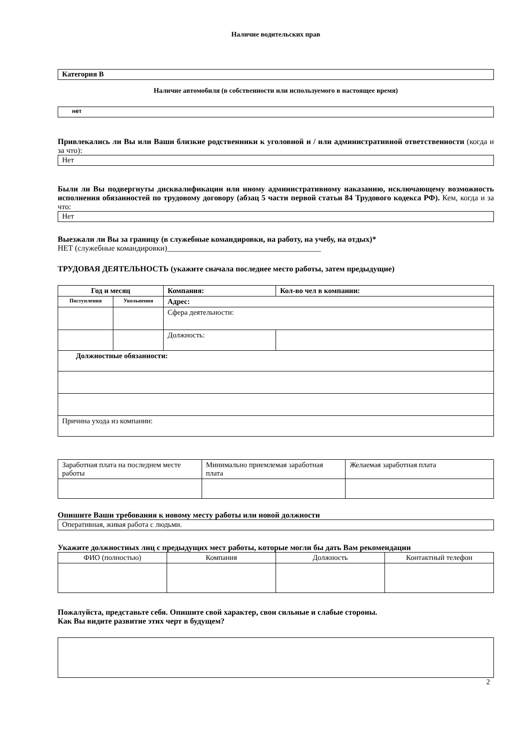Наличие водительских прав
Категория В
Наличие автомобиля (в собственности или используемого в настоящее время)
нет
Привлекались ли Вы или Ваши близкие родственники к уголовной и / или административной ответственности (когда и за что):
Нет
Были ли Вы подвергнуты дисквалификации или иному административному наказанию, исключающему возможность исполнения обязанностей по трудовому договору (абзац 5 части первой статьи 84 Трудового кодекса РФ). Кем, когда и за что:
Нет
Выезжали ли Вы за границу (в служебные командировки, на работу, на учебу, на отдых)*
НЕТ (служебные командировки)_______________________________________
ТРУДОВАЯ ДЕЯТЕЛЬНОСТЬ (укажите сначала последнее место работы, затем предыдущие)
| Год и месяц | | Компания: | Кол-во чел в компании: |
| --- | --- | --- | --- |
| Поступления | Увольнения | Адрес: | |
| | | Сфера деятельности: | |
| | | Должность: | |
| Должностные обязанности: | | | |
| Причина ухода из компании: | | | |
| Заработная плата на последнем месте работы | Минимально приемлемая заработная плата | Желаемая заработная плата |
Опишите Ваши требования к новому месту работы или новой должности
Оперативная, живая работа с людьми.
Укажите должностных лиц с предыдущих мест работы, которые могли бы дать Вам рекомендации
| ФИО (полностью) | Компания | Должность | Контактный телефон |
Пожалуйста, представьте себя. Опишите свой характер, свои сильные и слабые стороны.
Как Вы видите развитие этих черт в будущем?
2